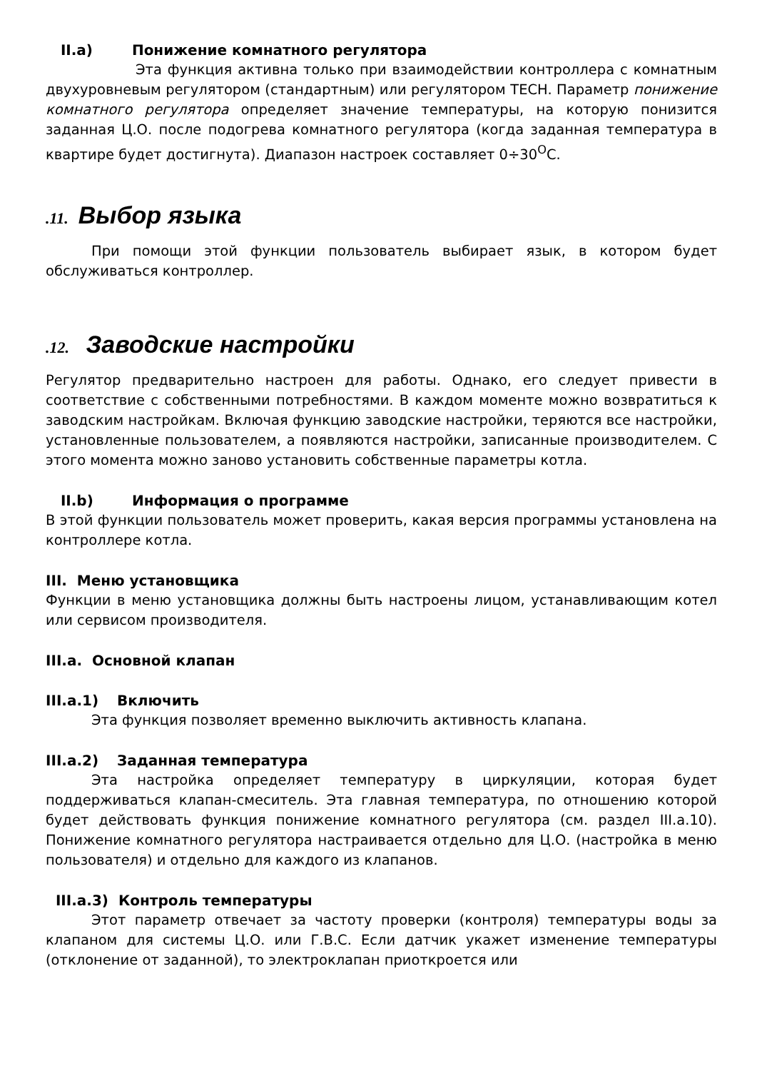II.a) Понижение комнатного регулятора
Эта функция активна только при взаимодействии контроллера с комнатным двухуровневым регулятором (стандартным) или регулятором TECH. Параметр понижение комнатного регулятора определяет значение температуры, на которую понизится заданная Ц.О. после подогрева комнатного регулятора (когда заданная температура в квартире будет достигнута). Диапазон настроек составляет 0÷30<sup>O</sup>C.
.11. Выбор языка
При помощи этой функции пользователь выбирает язык, в котором будет обслуживаться контроллер.
.12. Заводские настройки
Регулятор предварительно настроен для работы. Однако, его следует привести в соответствие с собственными потребностями. В каждом моменте можно возвратиться к заводским настройкам. Включая функцию заводские настройки, теряются все настройки, установленные пользователем, а появляются настройки, записанные производителем. С этого момента можно заново установить собственные параметры котла.
II.b) Информация о программе
В этой функции пользователь может проверить, какая версия программы установлена на контроллере котла.
III. Меню установщика
Функции в меню установщика должны быть настроены лицом, устанавливающим котел или сервисом производителя.
III.a. Основной клапан
III.a.1) Включить
Эта функция позволяет временно выключить активность клапана.
III.a.2) Заданная температура
Эта настройка определяет температуру в циркуляции, которая будет поддерживаться клапан-смеситель. Эта главная температура, по отношению которой будет действовать функция понижение комнатного регулятора (см. раздел III.a.10). Понижение комнатного регулятора настраивается отдельно для Ц.О. (настройка в меню пользователя) и отдельно для каждого из клапанов.
III.a.3) Контроль температуры
Этот параметр отвечает за частоту проверки (контроля) температуры воды за клапаном для системы Ц.О. или Г.В.С. Если датчик укажет изменение температуры (отклонение от заданной), то электроклапан приоткроется или